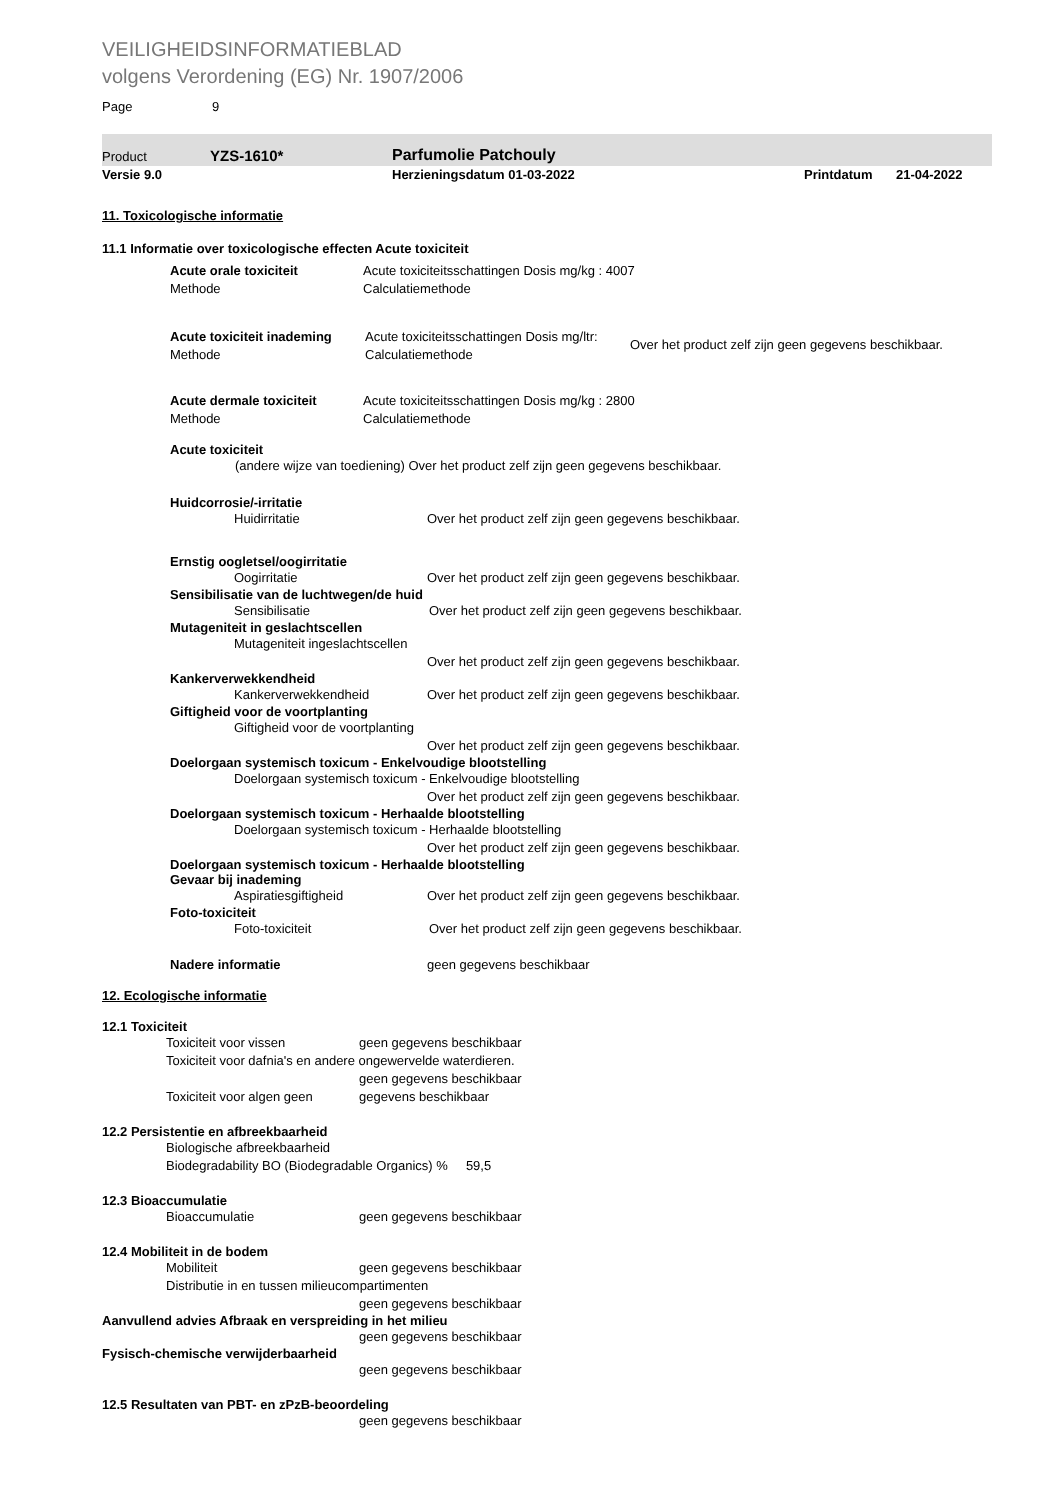VEILIGHEIDSINFORMATIEBLAD
volgens Verordening (EG) Nr. 1907/2006
Page 9
Product YZS-1610* Parfumolie Patchouly
Versie 9.0 Herzieningsdatum 01-03-2022 Printdatum 21-04-2022
11. Toxicologische informatie
11.1 Informatie over toxicologische effecten Acute toxiciteit
Acute orale toxiciteit Acute toxiciteitsschattingen Dosis mg/kg : 4007
Methode Calculatiemethode
Acute toxiciteit inademing Acute toxiciteitsschattingen Dosis mg/ltr:
Calculatiemethode Over het product zelf zijn geen gegevens beschikbaar.
Methode
Acute dermale toxiciteit Acute toxiciteitsschattingen Dosis mg/kg : 2800
Methode Calculatiemethode
Acute toxiciteit
(andere wijze van toediening) Over het product zelf zijn geen gegevens beschikbaar.
Huidcorrosie/-irritatie
Huidirritatie Over het product zelf zijn geen gegevens beschikbaar.
Ernstig oogletsel/oogirritatie
Oogirritatie Over het product zelf zijn geen gegevens beschikbaar.
Sensibilisatie van de luchtwegen/de huid
Sensibilisatie Over het product zelf zijn geen gegevens beschikbaar.
Mutageniteit in geslachtscellen
Mutageniteit ingeslachtscellen
Over het product zelf zijn geen gegevens beschikbaar.
Kankerverwekkendheid
Kankerverwekkendheid Over het product zelf zijn geen gegevens beschikbaar.
Giftigheid voor de voortplanting
Giftigheid voor de voortplanting
Over het product zelf zijn geen gegevens beschikbaar.
Doelorgaan systemisch toxicum - Enkelvoudige blootstelling
Doelorgaan systemisch toxicum - Enkelvoudige blootstelling
Over het product zelf zijn geen gegevens beschikbaar.
Doelorgaan systemisch toxicum - Herhaalde blootstelling
Doelorgaan systemisch toxicum - Herhaalde blootstelling
Over het product zelf zijn geen gegevens beschikbaar.
Doelorgaan systemisch toxicum - Herhaalde blootstelling
Gevaar bij inademing
Aspiratiesgiftigheid Over het product zelf zijn geen gegevens beschikbaar.
Foto-toxiciteit
Foto-toxiciteit Over het product zelf zijn geen gegevens beschikbaar.
Nadere informatie geen gegevens beschikbaar
12. Ecologische informatie
12.1 Toxiciteit
Toxiciteit voor vissen geen gegevens beschikbaar
Toxiciteit voor dafnia's en andere ongewervelde waterdieren.
geen gegevens beschikbaar
Toxiciteit voor algen geen gegevens beschikbaar
12.2 Persistentie en afbreekbaarheid
Biologische afbreekbaarheid
Biodegradability BO (Biodegradable Organics) % 59,5
12.3 Bioaccumulatie
Bioaccumulatie geen gegevens beschikbaar
12.4 Mobiliteit in de bodem
Mobiliteit geen gegevens beschikbaar
Distributie in en tussen milieucompartimenten
geen gegevens beschikbaar
Aanvullend advies Afbraak en verspreiding in het milieu
geen gegevens beschikbaar
Fysisch-chemische verwijderbaarheid
geen gegevens beschikbaar
12.5 Resultaten van PBT- en zPzB-beoordeling
geen gegevens beschikbaar